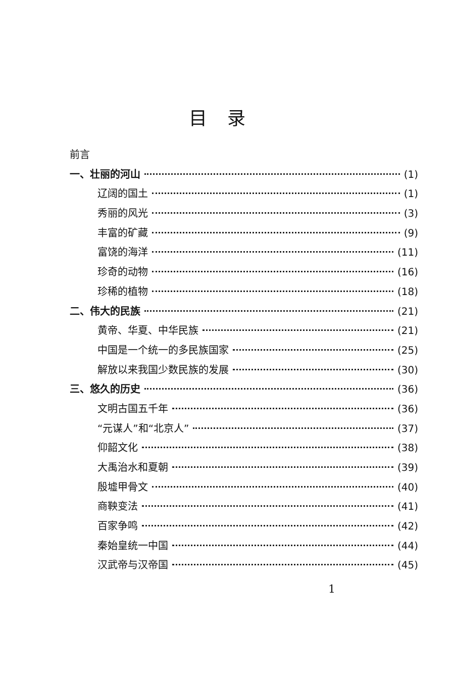目录
前言
一、壮丽的河山 (1)
辽阔的国土 (1)
秀丽的风光 (3)
丰富的矿藏 (9)
富饶的海洋 (11)
珍奇的动物 (16)
珍稀的植物 (18)
二、伟大的民族 (21)
黄帝、华夏、中华民族 (21)
中国是一个统一的多民族国家 (25)
解放以来我国少数民族的发展 (30)
三、悠久的历史 (36)
文明古国五千年 (36)
“元谋人”和“北京人” (37)
仰韶文化 (38)
大禹治水和夏朝 (39)
殷墟甲骨文 (40)
商鞅变法 (41)
百家争鸣 (42)
秦始皇统一中国 (44)
汉武帝与汉帝国 (45)
1